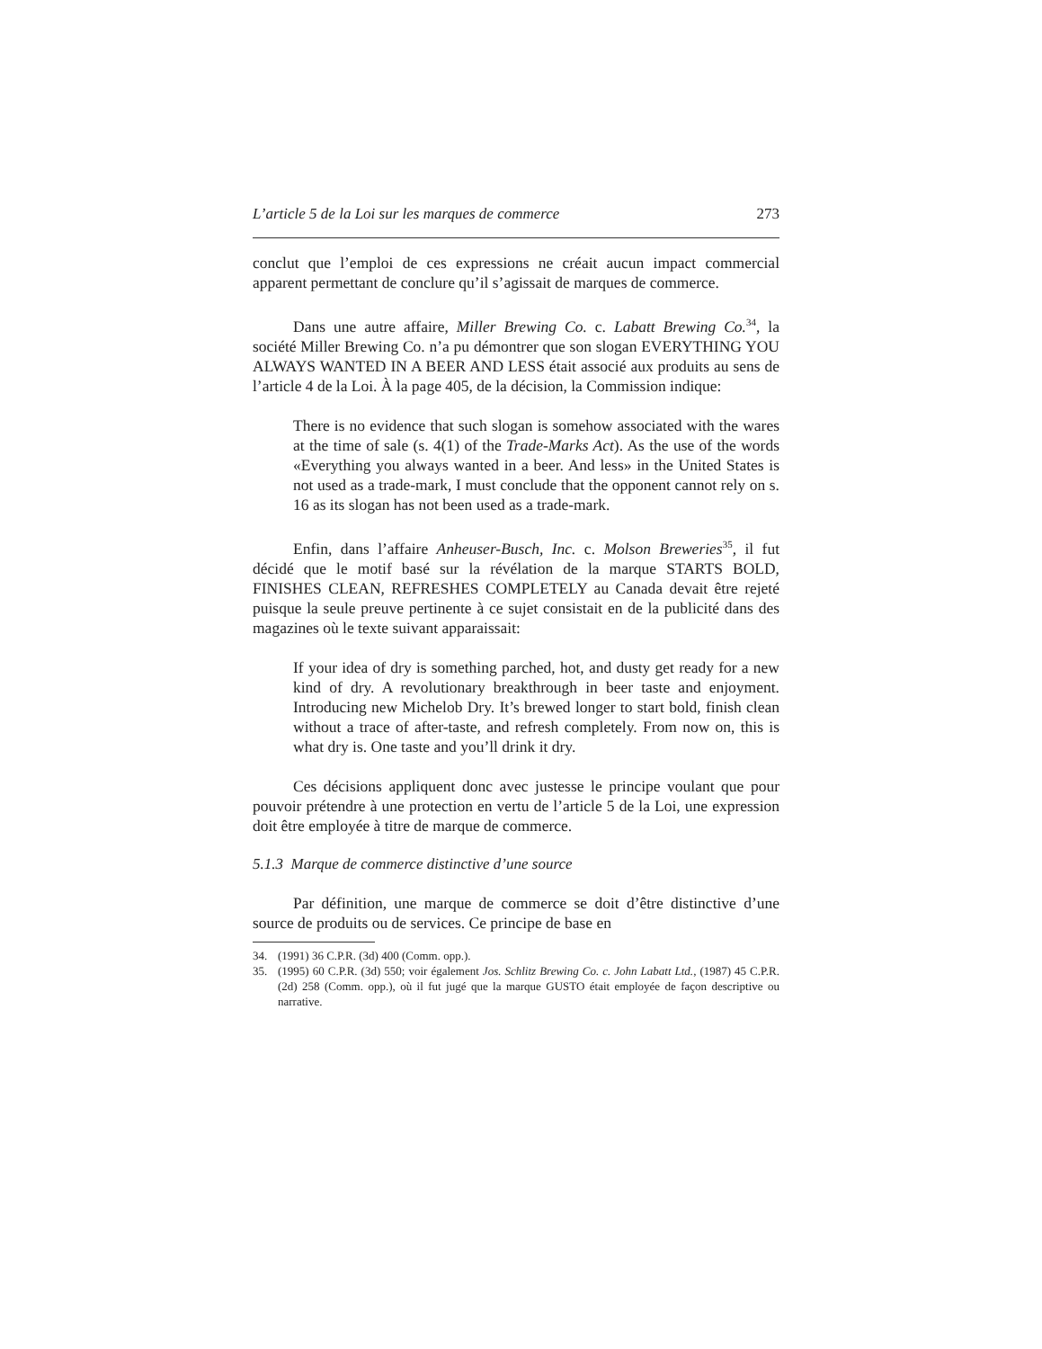L’article 5 de la Loi sur les marques de commerce 273
conclut que l’emploi de ces expressions ne créait aucun impact commercial apparent permettant de conclure qu’il s’agissait de marques de commerce.
Dans une autre affaire, Miller Brewing Co. c. Labatt Brewing Co.<sup>34</sup>, la société Miller Brewing Co. n’a pu démontrer que son slogan EVERYTHING YOU ALWAYS WANTED IN A BEER AND LESS était associé aux produits au sens de l’article 4 de la Loi. À la page 405, de la décision, la Commission indique:
There is no evidence that such slogan is somehow associated with the wares at the time of sale (s. 4(1) of the Trade-Marks Act). As the use of the words «Everything you always wanted in a beer. And less» in the United States is not used as a trade-mark, I must conclude that the opponent cannot rely on s. 16 as its slogan has not been used as a trade-mark.
Enfin, dans l’affaire Anheuser-Busch, Inc. c. Molson Breweries<sup>35</sup>, il fut décidé que le motif basé sur la révélation de la marque STARTS BOLD, FINISHES CLEAN, REFRESHES COMPLETELY au Canada devait être rejeté puisque la seule preuve pertinente à ce sujet consistait en de la publicité dans des magazines où le texte suivant apparaissait:
If your idea of dry is something parched, hot, and dusty get ready for a new kind of dry. A revolutionary breakthrough in beer taste and enjoyment. Introducing new Michelob Dry. It’s brewed longer to start bold, finish clean without a trace of after-taste, and refresh completely. From now on, this is what dry is. One taste and you’ll drink it dry.
Ces décisions appliquent donc avec justesse le principe voulant que pour pouvoir prétendre à une protection en vertu de l’article 5 de la Loi, une expression doit être employée à titre de marque de commerce.
5.1.3 Marque de commerce distinctive d’une source
Par définition, une marque de commerce se doit d’être distinctive d’une source de produits ou de services. Ce principe de base en
34. (1991) 36 C.P.R. (3d) 400 (Comm. opp.).
35. (1995) 60 C.P.R. (3d) 550; voir également Jos. Schlitz Brewing Co. c. John Labatt Ltd., (1987) 45 C.P.R. (2d) 258 (Comm. opp.), où il fut jugé que la marque GUSTO était employée de façon descriptive ou narrative.